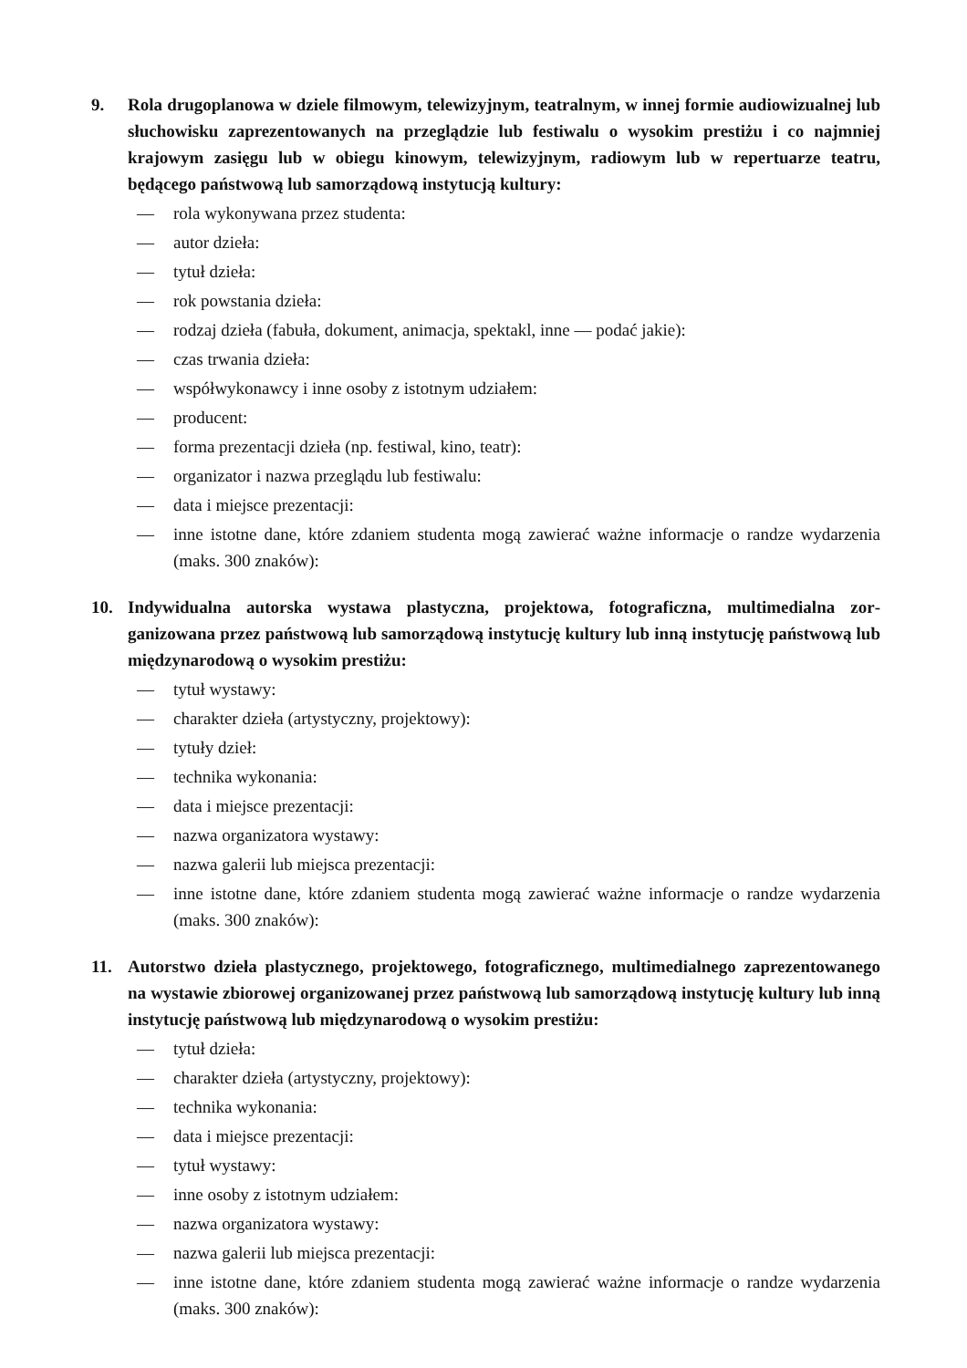9. Rola drugoplanowa w dziele filmowym, telewizyjnym, teatralnym, w innej formie audio­wizualnej lub słuchowisku zaprezentowanych na przeglądzie lub festiwalu o wysokim prestiżu i co najmniej krajowym zasięgu lub w obiegu kinowym, telewizyjnym, radiowym lub w repertuarze teatru, będącego państwową lub samorządową instytucją kultury:
— rola wykonywana przez studenta:
— autor dzieła:
— tytuł dzieła:
— rok powstania dzieła:
— rodzaj dzieła (fabuła, dokument, animacja, spektakl, inne — podać jakie):
— czas trwania dzieła:
— współwykonawcy i inne osoby z istotnym udziałem:
— producent:
— forma prezentacji dzieła (np. festiwal, kino, teatr):
— organizator i nazwa przeglądu lub festiwalu:
— data i miejsce prezentacji:
— inne istotne dane, które zdaniem studenta mogą zawierać ważne informacje o randze wydarzenia (maks. 300 znaków):
10. Indywidualna autorska wystawa plastyczna, projektowa, fotograficzna, multimedialna zor­ganizowana przez państwową lub samorządową instytucję kultury lub inną instytucję pań­stwową lub międzynarodową o wysokim prestiżu:
— tytuł wystawy:
— charakter dzieła (artystyczny, projektowy):
— tytuły dzieł:
— technika wykonania:
— data i miejsce prezentacji:
— nazwa organizatora wystawy:
— nazwa galerii lub miejsca prezentacji:
— inne istotne dane, które zdaniem studenta mogą zawierać ważne informacje o randze wydarzenia (maks. 300 znaków):
11. Autorstwo dzieła plastycznego, projektowego, fotograficznego, multimedialnego zaprezen­towanego na wystawie zbiorowej organizowanej przez państwową lub samorządową insty­tucję kultury lub inną instytucję państwową lub międzynarodową o wysokim prestiżu:
— tytuł dzieła:
— charakter dzieła (artystyczny, projektowy):
— technika wykonania:
— data i miejsce prezentacji:
— tytuł wystawy:
— inne osoby z istotnym udziałem:
— nazwa organizatora wystawy:
— nazwa galerii lub miejsca prezentacji:
— inne istotne dane, które zdaniem studenta mogą zawierać ważne informacje o randze wydarzenia (maks. 300 znaków):